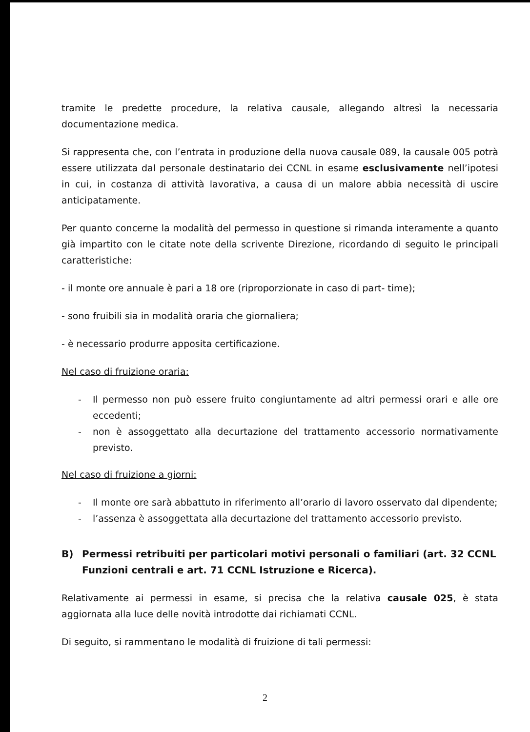tramite le predette procedure, la relativa causale, allegando altresì la necessaria documentazione medica.
Si rappresenta che, con l’entrata in produzione della nuova causale 089, la causale 005 potrà essere utilizzata dal personale destinatario dei CCNL in esame esclusivamente nell’ipotesi in cui, in costanza di attività lavorativa, a causa di un malore abbia necessità di uscire anticipatamente.
Per quanto concerne la modalità del permesso in questione si rimanda interamente a quanto già impartito con le citate note della scrivente Direzione, ricordando di seguito le principali caratteristiche:
- il monte ore annuale è pari a 18 ore (riproporzionate in caso di part- time);
- sono fruibili sia in modalità oraria che giornaliera;
- è necessario produrre apposita certificazione.
Nel caso di fruizione oraria:
- Il permesso non può essere fruito congiuntamente ad altri permessi orari e alle ore eccedenti;
- non è assoggettato alla decurtazione del trattamento accessorio normativamente previsto.
Nel caso di fruizione a giorni:
- Il monte ore sarà abbattuto in riferimento all’orario di lavoro osservato dal dipendente;
- l’assenza è assoggettata alla decurtazione del trattamento accessorio previsto.
B) Permessi retribuiti per particolari motivi personali o familiari (art. 32 CCNL Funzioni centrali e art. 71 CCNL Istruzione e Ricerca).
Relativamente ai permessi in esame, si precisa che la relativa causale 025, è stata aggiornata alla luce delle novità introdotte dai richiamati CCNL.
Di seguito, si rammentano le modalità di fruizione di tali permessi:
2